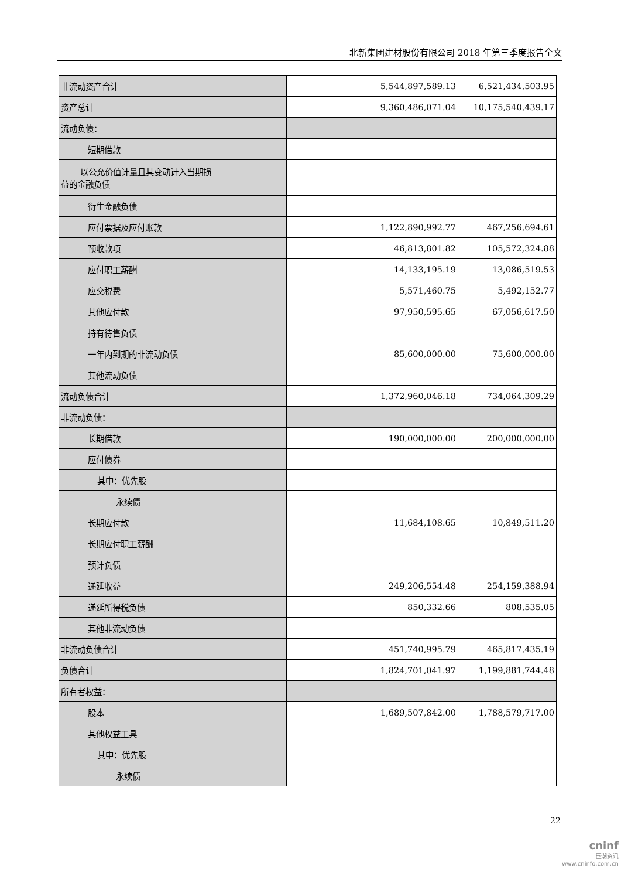北新集团建材股份有限公司 2018 年第三季度报告全文
| 非流动资产合计 | 5,544,897,589.13 | 6,521,434,503.95 |
| 资产总计 | 9,360,486,071.04 | 10,175,540,439.17 |
| 流动负债： | | |
| 短期借款 | | |
| 以公允价值计量且其变动计入当期损 益的金融负债 | | |
| 衍生金融负债 | | |
| 应付票据及应付账款 | 1,122,890,992.77 | 467,256,694.61 |
| 预收款项 | 46,813,801.82 | 105,572,324.88 |
| 应付职工薪酬 | 14,133,195.19 | 13,086,519.53 |
| 应交税费 | 5,571,460.75 | 5,492,152.77 |
| 其他应付款 | 97,950,595.65 | 67,056,617.50 |
| 持有待售负债 | | |
| 一年内到期的非流动负债 | 85,600,000.00 | 75,600,000.00 |
| 其他流动负债 | | |
| 流动负债合计 | 1,372,960,046.18 | 734,064,309.29 |
| 非流动负债： | | |
| 长期借款 | 190,000,000.00 | 200,000,000.00 |
| 应付债券 | | |
| 其中：优先股 | | |
| 永续债 | | |
| 长期应付款 | 11,684,108.65 | 10,849,511.20 |
| 长期应付职工薪酬 | | |
| 预计负债 | | |
| 递延收益 | 249,206,554.48 | 254,159,388.94 |
| 递延所得税负债 | 850,332.66 | 808,535.05 |
| 其他非流动负债 | | |
| 非流动负债合计 | 451,740,995.79 | 465,817,435.19 |
| 负债合计 | 1,824,701,041.97 | 1,199,881,744.48 |
| 所有者权益： | | |
| 股本 | 1,689,507,842.00 | 1,788,579,717.00 |
| 其他权益工具 | | |
| 其中：优先股 | | |
| 永续债 | | |
22
cninf
巨潮资讯
www.cninfo.com.cn